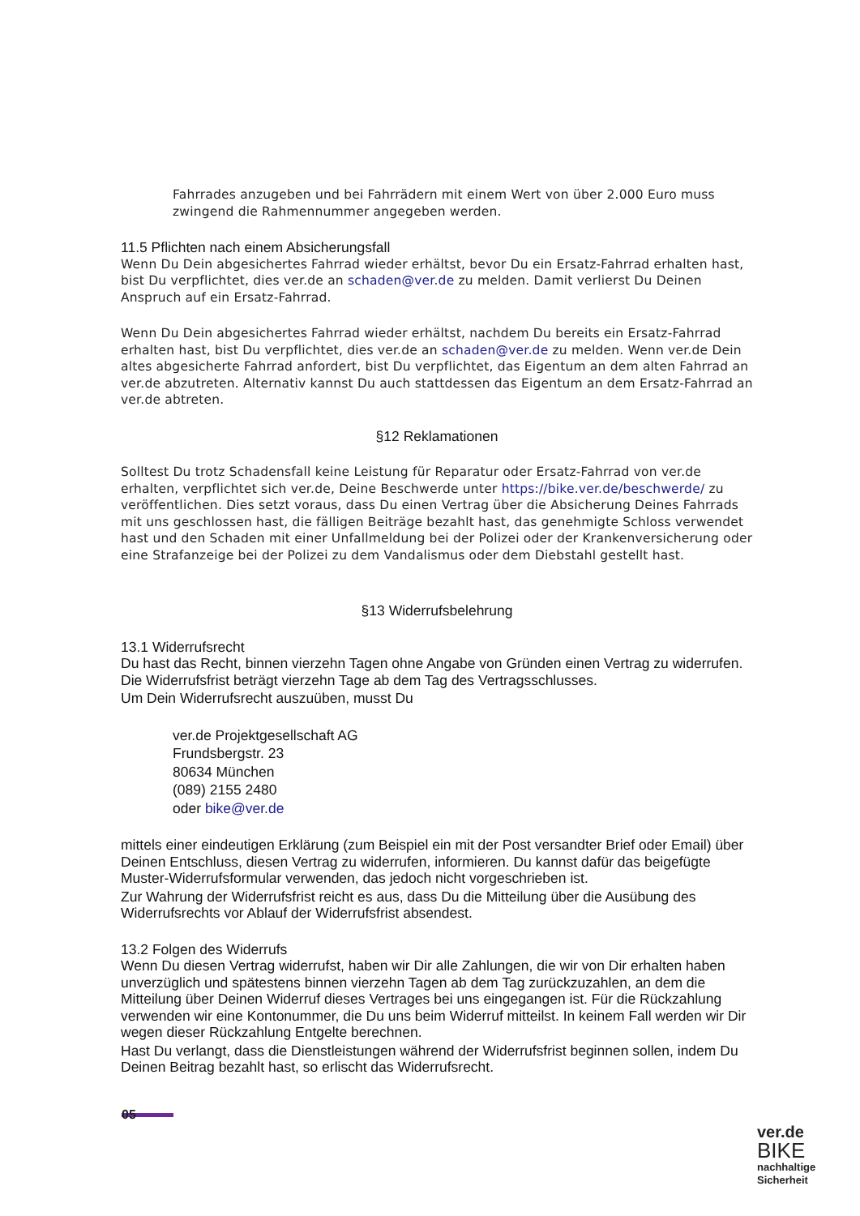Fahrrades anzugeben und bei Fahrrädern mit einem Wert von über 2.000 Euro muss zwingend die Rahmennummer angegeben werden.
11.5 Pflichten nach einem Absicherungsfall
Wenn Du Dein abgesichertes Fahrrad wieder erhältst, bevor Du ein Ersatz-Fahrrad erhalten hast, bist Du verpflichtet, dies ver.de an schaden@ver.de zu melden. Damit verlierst Du Deinen Anspruch auf ein Ersatz-Fahrrad.
Wenn Du Dein abgesichertes Fahrrad wieder erhältst, nachdem Du bereits ein Ersatz-Fahrrad erhalten hast, bist Du verpflichtet, dies ver.de an schaden@ver.de zu melden. Wenn ver.de Dein altes abgesicherte Fahrrad anfordert, bist Du verpflichtet, das Eigentum an dem alten Fahrrad an ver.de abzutreten. Alternativ kannst Du auch stattdessen das Eigentum an dem Ersatz-Fahrrad an ver.de abtreten.
§12 Reklamationen
Solltest Du trotz Schadensfall keine Leistung für Reparatur oder Ersatz-Fahrrad von ver.de erhalten, verpflichtet sich ver.de, Deine Beschwerde unter https://bike.ver.de/beschwerde/ zu veröffentlichen. Dies setzt voraus, dass Du einen Vertrag über die Absicherung Deines Fahrrads mit uns geschlossen hast, die fälligen Beiträge bezahlt hast, das genehmigte Schloss verwendet hast und den Schaden mit einer Unfallmeldung bei der Polizei oder der Krankenversicherung oder eine Strafanzeige bei der Polizei zu dem Vandalismus oder dem Diebstahl gestellt hast.
§13 Widerrufsbelehrung
13.1 Widerrufsrecht
Du hast das Recht, binnen vierzehn Tagen ohne Angabe von Gründen einen Vertrag zu widerrufen. Die Widerrufsfrist beträgt vierzehn Tage ab dem Tag des Vertragsschlusses.
Um Dein Widerrufsrecht auszuüben, musst Du
ver.de Projektgesellschaft AG
Frundsbergstr. 23
80634 München
(089) 2155 2480
oder bike@ver.de
mittels einer eindeutigen Erklärung (zum Beispiel ein mit der Post versandter Brief oder Email) über Deinen Entschluss, diesen Vertrag zu widerrufen, informieren. Du kannst dafür das beigefügte Muster-Widerrufsformular verwenden, das jedoch nicht vorgeschrieben ist.
Zur Wahrung der Widerrufsfrist reicht es aus, dass Du die Mitteilung über die Ausübung des Widerrufsrechts vor Ablauf der Widerrufsfrist absendest.
13.2 Folgen des Widerrufs
Wenn Du diesen Vertrag widerrufst, haben wir Dir alle Zahlungen, die wir von Dir erhalten haben unverzüglich und spätestens binnen vierzehn Tagen ab dem Tag zurückzuzahlen, an dem die Mitteilung über Deinen Widerruf dieses Vertrages bei uns eingegangen ist. Für die Rückzahlung verwenden wir eine Kontonummer, die Du uns beim Widerruf mitteilst. In keinem Fall werden wir Dir wegen dieser Rückzahlung Entgelte berechnen.
Hast Du verlangt, dass die Dienstleistungen während der Widerrufsfrist beginnen sollen, indem Du Deinen Beitrag bezahlt hast, so erlischt das Widerrufsrecht.
05
ver.de
BIKE
nachhaltige
Sicherheit